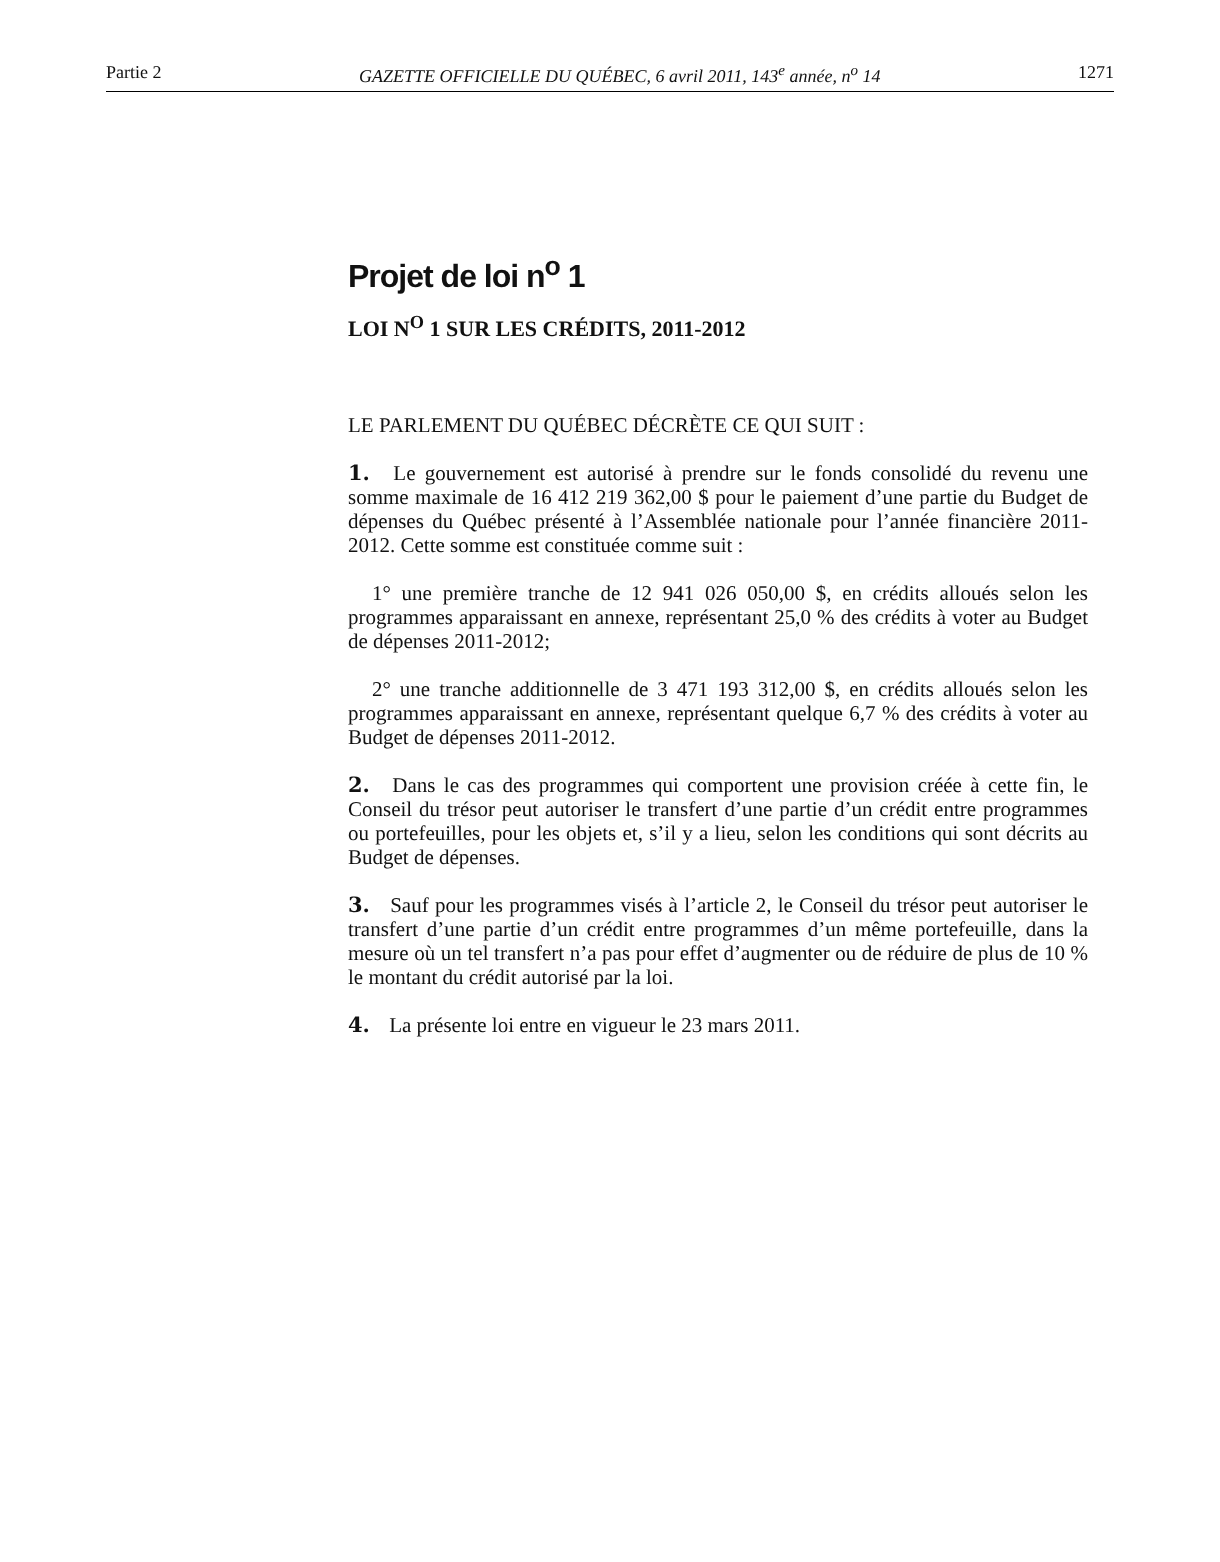Partie 2 GAZETTE OFFICIELLE DU QUÉBEC, 6 avril 2011, 143<sup>e</sup> année, n<sup>o</sup> 14 1271
Projet de loi n<sup>o</sup> 1
LOI N<sup>O</sup> 1 SUR LES CRÉDITS, 2011-2012
LE PARLEMENT DU QUÉBEC DÉCRÈTE CE QUI SUIT :
1. Le gouvernement est autorisé à prendre sur le fonds consolidé du revenu une somme maximale de 16 412 219 362,00 $ pour le paiement d’une partie du Budget de dépenses du Québec présenté à l’Assemblée nationale pour l’année financière 2011-2012. Cette somme est constituée comme suit :
1° une première tranche de 12 941 026 050,00 $, en crédits alloués selon les programmes apparaissant en annexe, représentant 25,0 % des crédits à voter au Budget de dépenses 2011-2012;
2° une tranche additionnelle de 3 471 193 312,00 $, en crédits alloués selon les programmes apparaissant en annexe, représentant quelque 6,7 % des crédits à voter au Budget de dépenses 2011-2012.
2. Dans le cas des programmes qui comportent une provision créée à cette fin, le Conseil du trésor peut autoriser le transfert d’une partie d’un crédit entre programmes ou portefeuilles, pour les objets et, s’il y a lieu, selon les conditions qui sont décrits au Budget de dépenses.
3. Sauf pour les programmes visés à l’article 2, le Conseil du trésor peut autoriser le transfert d’une partie d’un crédit entre programmes d’un même portefeuille, dans la mesure où un tel transfert n’a pas pour effet d’augmenter ou de réduire de plus de 10 % le montant du crédit autorisé par la loi.
4. La présente loi entre en vigueur le 23 mars 2011.